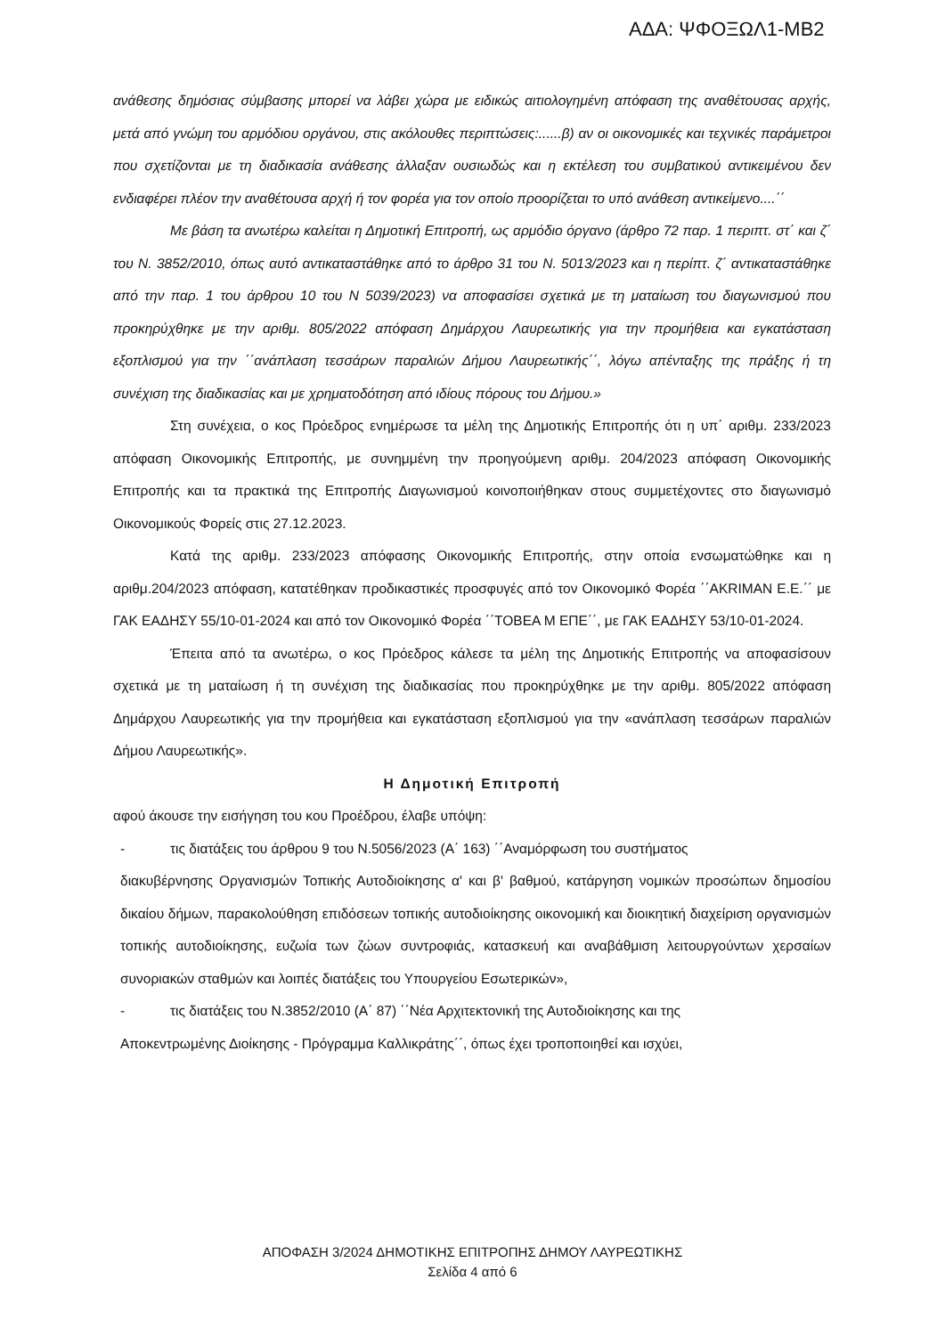ΑΔΑ: ΨΦΟΞΩΛ1-ΜΒ2
ανάθεσης δημόσιας σύμβασης μπορεί να λάβει χώρα με ειδικώς αιτιολογημένη απόφαση της αναθέτουσας αρχής, μετά από γνώμη του αρμόδιου οργάνου, στις ακόλουθες περιπτώσεις:......β) αν οι οικονομικές και τεχνικές παράμετροι που σχετίζονται με τη διαδικασία ανάθεσης άλλαξαν ουσιωδώς και η εκτέλεση του συμβατικού αντικειμένου δεν ενδιαφέρει πλέον την αναθέτουσα αρχή ή τον φορέα για τον οποίο προορίζεται το υπό ανάθεση αντικείμενο....΄΄
Με βάση τα ανωτέρω καλείται η Δημοτική Επιτροπή, ως αρμόδιο όργανο (άρθρο 72 παρ. 1 περιπτ. στ΄ και ζ΄ του Ν. 3852/2010, όπως αυτό αντικαταστάθηκε από το άρθρο 31 του Ν. 5013/2023 και η περίπτ. ζ΄ αντικαταστάθηκε από την παρ. 1 του άρθρου 10 του Ν 5039/2023) να αποφασίσει σχετικά με τη ματαίωση του διαγωνισμού που προκηρύχθηκε με την αριθμ. 805/2022 απόφαση Δημάρχου Λαυρεωτικής για την προμήθεια και εγκατάσταση εξοπλισμού για την ΄΄ανάπλαση τεσσάρων παραλιών Δήμου Λαυρεωτικής΄΄, λόγω απένταξης της πράξης ή τη συνέχιση της διαδικασίας και με χρηματοδότηση από ιδίους πόρους του Δήμου.»
Στη συνέχεια, ο κος Πρόεδρος ενημέρωσε τα μέλη της Δημοτικής Επιτροπής ότι η υπ΄ αριθμ. 233/2023 απόφαση Οικονομικής Επιτροπής, με συνημμένη την προηγούμενη αριθμ. 204/2023 απόφαση Οικονομικής Επιτροπής και τα πρακτικά της Επιτροπής Διαγωνισμού κοινοποιήθηκαν στους συμμετέχοντες στο διαγωνισμό Οικονομικούς Φορείς στις 27.12.2023.
Κατά της αριθμ. 233/2023 απόφασης Οικονομικής Επιτροπής, στην οποία ενσωματώθηκε και η αριθμ.204/2023 απόφαση, κατατέθηκαν προδικαστικές προσφυγές από τον Οικονομικό Φορέα ΄΄AKRIMAN Ε.Ε.΄΄ με ΓΑΚ ΕΑΔΗΣΥ 55/10-01-2024 και από τον Οικονομικό Φορέα ΄΄ΤΟΒΕΑ Μ ΕΠΕ΄΄, με ΓΑΚ ΕΑΔΗΣΥ 53/10-01-2024.
Έπειτα από τα ανωτέρω, ο κος Πρόεδρος κάλεσε τα μέλη της Δημοτικής Επιτροπής να αποφασίσουν σχετικά με τη ματαίωση ή τη συνέχιση της διαδικασίας που προκηρύχθηκε με την αριθμ. 805/2022 απόφαση Δημάρχου Λαυρεωτικής για την προμήθεια και εγκατάσταση εξοπλισμού για την «ανάπλαση τεσσάρων παραλιών Δήμου Λαυρεωτικής».
Η Δημοτική Επιτροπή
αφού άκουσε την εισήγηση του κου Προέδρου, έλαβε υπόψη:
- τις διατάξεις του άρθρου 9 του Ν.5056/2023 (Α΄ 163) ΄΄Αναμόρφωση του συστήματος
διακυβέρνησης Οργανισμών Τοπικής Αυτοδιοίκησης α' και β' βαθμού, κατάργηση νομικών προσώπων δημοσίου δικαίου δήμων, παρακολούθηση επιδόσεων τοπικής αυτοδιοίκησης οικονομική και διοικητική διαχείριση οργανισμών τοπικής αυτοδιοίκησης, ευζωία των ζώων συντροφιάς, κατασκευή και αναβάθμιση λειτουργούντων χερσαίων συνοριακών σταθμών και λοιπές διατάξεις του Υπουργείου Εσωτερικών»,
- τις διατάξεις του Ν.3852/2010 (Α΄ 87) ΄΄Νέα Αρχιτεκτονική της Αυτοδιοίκησης και της
Αποκεντρωμένης Διοίκησης - Πρόγραμμα Καλλικράτης΄΄, όπως έχει τροποποιηθεί και ισχύει,
ΑΠΟΦΑΣΗ 3/2024 ΔΗΜΟΤΙΚΗΣ ΕΠΙΤΡΟΠΗΣ ΔΗΜΟΥ ΛΑΥΡΕΩΤΙΚΗΣ
Σελίδα 4 από 6